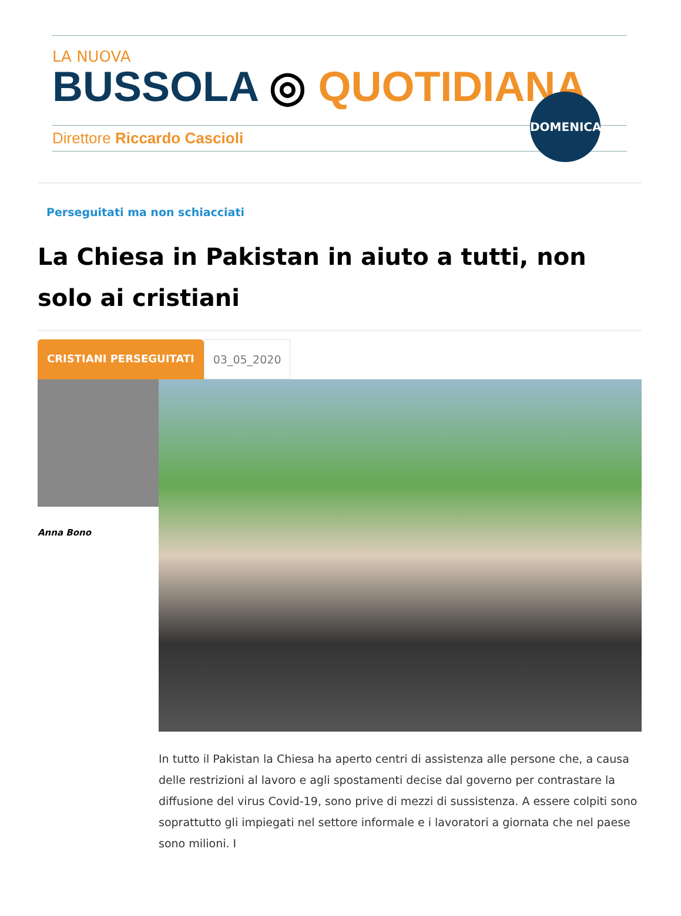LA NUOVA
BUSSOLA ◎ QUOTIDIANA
Direttore Riccardo Cascioli
DOMENICA
Perseguitati ma non schiacciati
La Chiesa in Pakistan in aiuto a tutti, non solo ai cristiani
CRISTIANI PERSEGUITATI 03_05_2020
Anna Bono
In tutto il Pakistan la Chiesa ha aperto centri di assistenza alle persone che, a causa delle restrizioni al lavoro e agli spostamenti decise dal governo per contrastare la diffusione del virus Covid-19, sono prive di mezzi di sussistenza. A essere colpiti sono soprattutto gli impiegati nel settore informale e i lavoratori a giornata che nel paese sono milioni. I